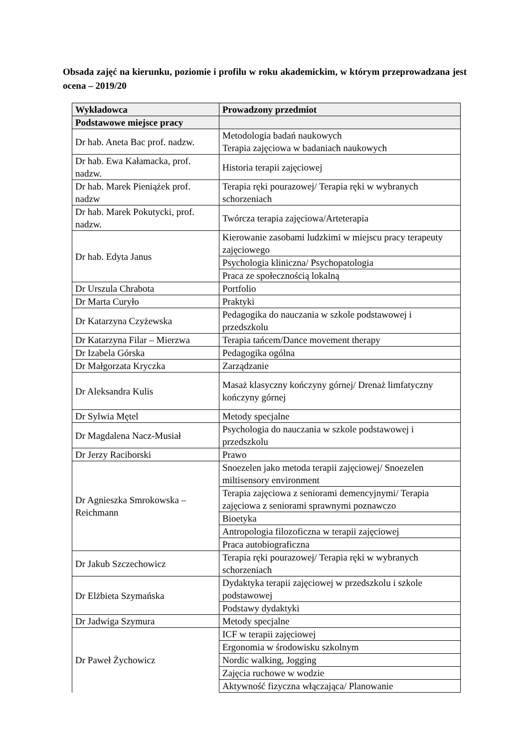Obsada zajęć na kierunku, poziomie i profilu w roku akademickim, w którym przeprowadzana jest ocena – 2019/20
| Wykładowca | Prowadzony przedmiot |
| --- | --- |
| Podstawowe miejsce pracy | |
| Dr hab. Aneta Bac prof. nadzw. | Metodologia badań naukowych Terapia zajęciowa w badaniach naukowych |
| Dr hab. Ewa Kałamacka, prof. nadzw. | Historia terapii zajęciowej |
| Dr hab. Marek Pieniążek prof. nadzw | Terapia ręki pourazowej/ Terapia ręki w wybranych schorzeniach |
| Dr hab. Marek Pokutycki, prof. nadzw. | Twórcza terapia zajęciowa/Arteterapia |
| Dr hab. Edyta Janus | Kierowanie zasobami ludzkimi w miejscu pracy terapeuty zajęciowego |
| | Psychologia kliniczna/ Psychopatologia |
| | Praca ze społecznością lokalną |
| Dr Urszula Chrabota | Portfolio |
| Dr Marta Curyło | Praktyki |
| Dr Katarzyna Czyżewska | Pedagogika do nauczania w szkole podstawowej i przedszkolu |
| Dr Katarzyna Filar – Mierzwa | Terapia tańcem/Dance movement therapy |
| Dr Izabela Górska | Pedagogika ogólna |
| Dr Małgorzata Kryczka | Zarządzanie |
| Dr Aleksandra Kulis | Masaż klasyczny kończyny górnej/ Drenaż limfatyczny kończyny górnej |
| Dr Sylwia Mętel | Metody specjalne |
| Dr Magdalena Nacz-Musiał | Psychologia do nauczania w szkole podstawowej i przedszkolu |
| Dr Jerzy Raciborski | Prawo |
| Dr Agnieszka Smrokowska – Reichmann | Snoezelen jako metoda terapii zajęciowej/ Snoezelen miltisensory environment |
| | Terapia zajęciowa z seniorami demencyjnymi/ Terapia zajęciowa z seniorami sprawnymi poznawczo |
| | Bioetyka |
| | Antropologia filozoficzna w terapii zajęciowej |
| | Praca autobiograficzna |
| Dr Jakub Szczechowicz | Terapia ręki pourazowej/ Terapia ręki w wybranych schorzeniach |
| Dr Elżbieta Szymańska | Dydaktyka terapii zajęciowej w przedszkolu i szkole podstawowej |
| | Podstawy dydaktyki |
| Dr Jadwiga Szymura | Metody specjalne |
| Dr Paweł Żychowicz | ICF w terapii zajęciowej |
| | Ergonomia w środowisku szkolnym |
| | Nordic walking, Jogging |
| | Zajęcia ruchowe w wodzie |
| | Aktywność fizyczna włączająca/ Planowanie |